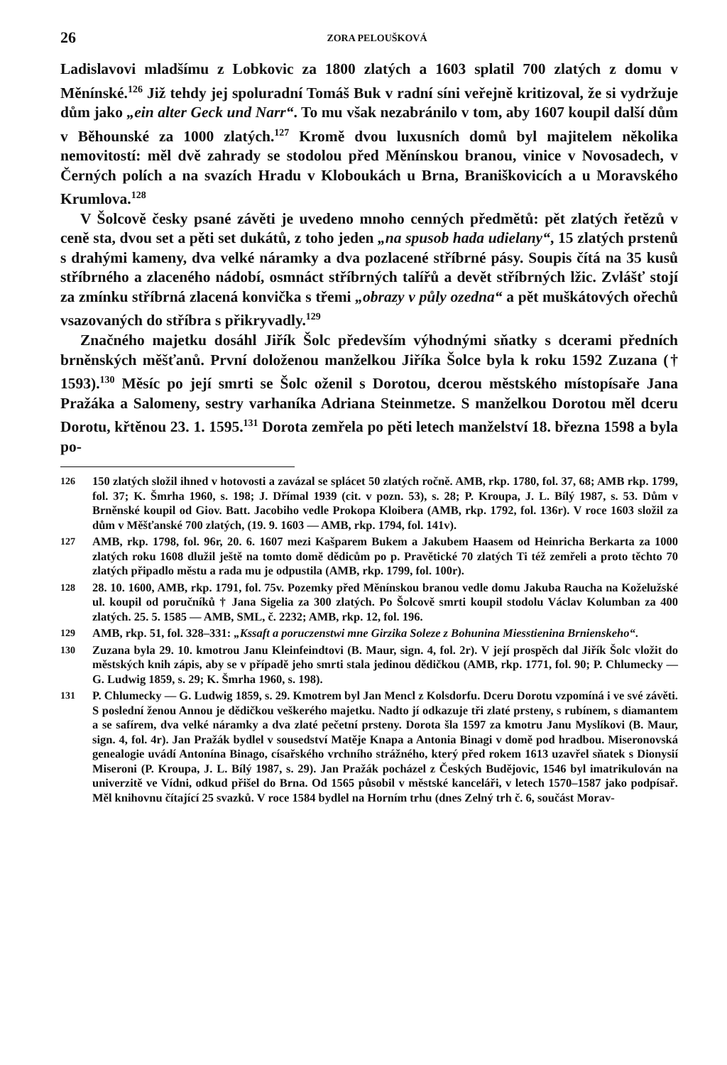26 ZORA PELOUŠKOVÁ
Ladislavovi mladšímu z Lobkovic za 1800 zlatých a 1603 splatil 700 zlatých z domu v Měnínské.<sup>126</sup> Již tehdy jej spoluradní Tomáš Buk v radní síni veřejně kritizoval, že si vydržuje dům jako „ein alter Geck und Narr“. To mu však nezabránilo v tom, aby 1607 koupil další dům v Běhounské za 1000 zlatých.<sup>127</sup> Kromě dvou luxusních domů byl majitelem několika nemovitostí: měl dvě zahrady se stodolou před Měnínskou branou, vinice v Novosadech, v Černých polích a na svazích Hradu v Kloboukách u Brna, Braniškovicích a u Moravského Krumlova.<sup>128</sup>
V Šolcově česky psané závěti je uvedeno mnoho cenných předmětů: pět zlatých řetězů v ceně sta, dvou set a pěti set dukátů, z toho jeden „na spusob hada udielany“, 15 zlatých prstenů s drahými kameny, dva velké náramky a dva pozlacené stříbrné pásy. Soupis čítá na 35 kusů stříbrného a zlaceného nádobí, osmnáct stříbrných talířů a devět stříbrných lžic. Zvlášť stojí za zmínku stříbrná zlacená konvička s třemi „obrazy v půly ozedna“ a pět muškátových ořechů vsazovaných do stříbra s přikryvadly.<sup>129</sup>
Značného majetku dosáhl Jiřík Šolc především výhodnými sňatky s dcerami předních brněnských měšťanů. První doloženou manželkou Jiříka Šolce byla k roku 1592 Zuzana († 1593).<sup>130</sup> Měsíc po její smrti se Šolc oženil s Dorotou, dcerou městského místopísaře Jana Pražáka a Salomeny, sestry varhaníka Adriana Steinmetze. S manželkou Dorotou měl dceru Dorotu, křtěnou 23. 1. 1595.<sup>131</sup> Dorota zemřela po pěti letech manželství 18. března 1598 a byla po-
126 150 zlatých složil ihned v hotovosti a zavázal se splácet 50 zlatých ročně. AMB, rkp. 1780, fol. 37, 68; AMB rkp. 1799, fol. 37; K. Šmrha 1960, s. 198; J. Dřímal 1939 (cit. v pozn. 53), s. 28; P. Kroupa, J. L. Bílý 1987, s. 53. Dům v Brněnské koupil od Giov. Batt. Jacobiho vedle Prokopa Kloibera (AMB, rkp. 1792, fol. 136r). V roce 1603 složil za dům v Měšťanské 700 zlatých, (19. 9. 1603 — AMB, rkp. 1794, fol. 141v).
127 AMB, rkp. 1798, fol. 96r, 20. 6. 1607 mezi Kašparem Bukem a Jakubem Haasem od Heinricha Berkarta za 1000 zlatých roku 1608 dlužil ještě na tomto domě dědicům po p. Pravětické 70 zlatých Ti též zemřeli a proto těchto 70 zlatých připadlo městu a rada mu je odpustila (AMB, rkp. 1799, fol. 100r).
128 28. 10. 1600, AMB, rkp. 1791, fol. 75v. Pozemky před Měnínskou branou vedle domu Jakuba Raucha na Koželužské ul. koupil od poručníků † Jana Sigelia za 300 zlatých. Po Šolcově smrti koupil stodolu Václav Kolumban za 400 zlatých. 25. 5. 1585 — AMB, SML, č. 2232; AMB, rkp. 12, fol. 196.
129 AMB, rkp. 51, fol. 328–331: „Kssaft a poruczenstwi mne Girzika Soleze z Bohunina Miesstienina Brnienskeho“.
130 Zuzana byla 29. 10. kmotrou Janu Kleinfeindtovi (B. Maur, sign. 4, fol. 2r). V její prospěch dal Jiřík Šolc vložit do městských knih zápis, aby se v případě jeho smrti stala jedinou dědičkou (AMB, rkp. 1771, fol. 90; P. Chlumecky — G. Ludwig 1859, s. 29; K. Šmrha 1960, s. 198).
131 P. Chlumecky — G. Ludwig 1859, s. 29. Kmotrem byl Jan Mencl z Kolsdorfu. Dceru Dorotu vzpomíná i ve své závěti. S poslední ženou Annou je dědičkou veškerého majetku. Nadto jí odkazuje tři zlaté prsteny, s rubínem, s diamantem a se safírem, dva velké náramky a dva zlaté pečetní prsteny. Dorota šla 1597 za kmotru Janu Myslíkovi (B. Maur, sign. 4, fol. 4r). Jan Pražák bydlel v sousedství Matěje Knapa a Antonia Binagi v domě pod hradbou. Miseronovská genealogie uvádí Antonína Binago, císařského vrchního strážného, který před rokem 1613 uzavřel sňatek s Dionysií Miseroni (P. Kroupa, J. L. Bílý 1987, s. 29). Jan Pražák pocházel z Českých Budějovic, 1546 byl imatrikulován na univerzitě ve Vídni, odkud přišel do Brna. Od 1565 působil v městské kanceláři, v letech 1570–1587 jako podpísař. Měl knihovnu čítající 25 svazků. V roce 1584 bydlel na Horním trhu (dnes Zelný trh č. 6, součást Morav-